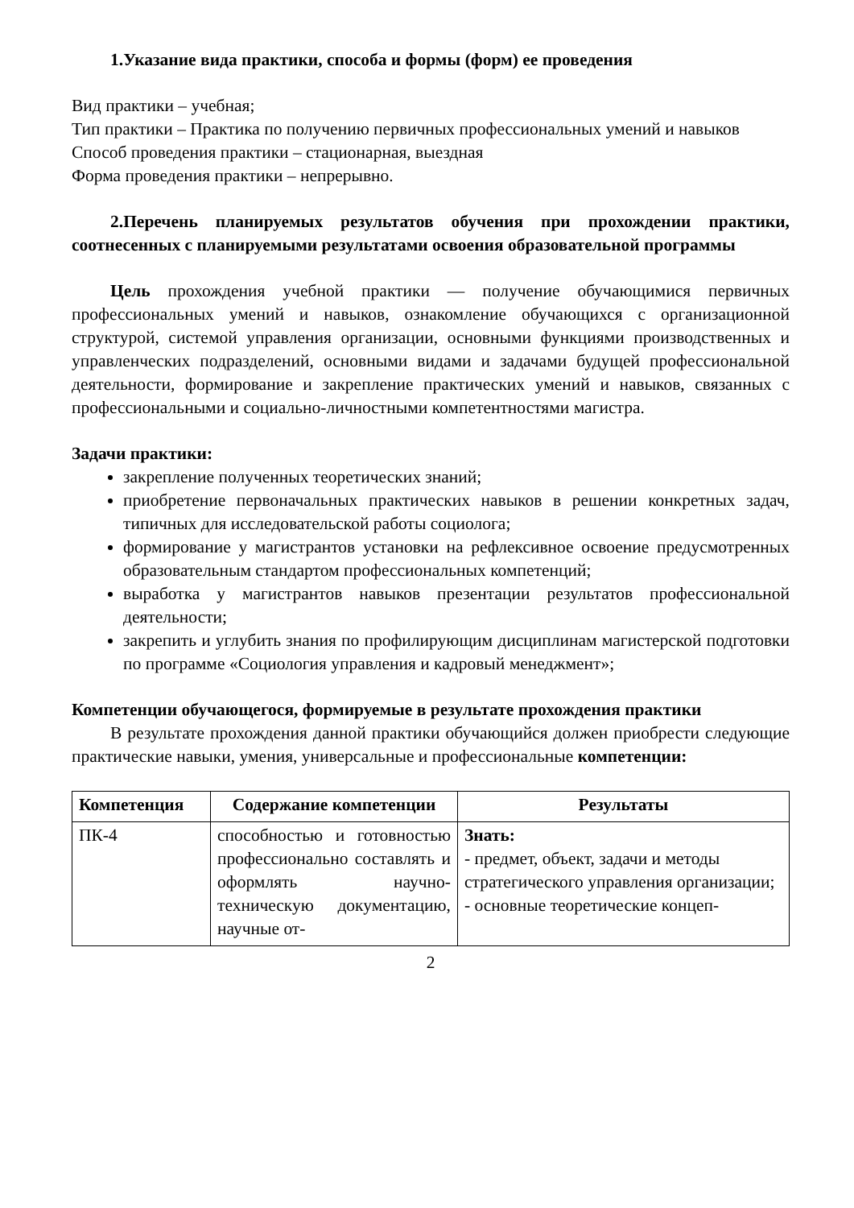1.Указание вида практики, способа и формы (форм) ее проведения
Вид практики – учебная;
Тип практики – Практика по получению первичных профессиональных умений и навыков
Способ проведения практики – стационарная, выездная
Форма проведения практики – непрерывно.
2.Перечень планируемых результатов обучения при прохождении практики, соотнесенных с планируемыми результатами освоения образовательной программы
Цель прохождения учебной практики — получение обучающимися первичных профессиональных умений и навыков, ознакомление обучающихся с организационной структурой, системой управления организации, основными функциями производственных и управленческих подразделений, основными видами и задачами будущей профессиональной деятельности, формирование и закрепление практических умений и навыков, связанных с профессиональными и социально-личностными компетентностями магистра.
Задачи практики:
закрепление полученных теоретических знаний;
приобретение первоначальных практических навыков в решении конкретных задач, типичных для исследовательской работы социолога;
формирование у магистрантов установки на рефлексивное освоение предусмотренных образовательным стандартом профессиональных компетенций;
выработка у магистрантов навыков презентации результатов профессиональной деятельности;
закрепить и углубить знания по профилирующим дисциплинам магистерской подготовки по программе «Социология управления и кадровый менеджмент»;
Компетенции обучающегося, формируемые в результате прохождения практики
В результате прохождения данной практики обучающийся должен приобрести следующие практические навыки, умения, универсальные и профессиональные компетенции:
| Компетенция | Содержание компетенции | Результаты |
| --- | --- | --- |
| ПК-4 | способностью и готовностью профессионально составлять и оформлять научно-техническую документацию, научные от- | Знать: - предмет, объект, задачи и методы стратегического управления организации; - основные теоретические концеп- |
2